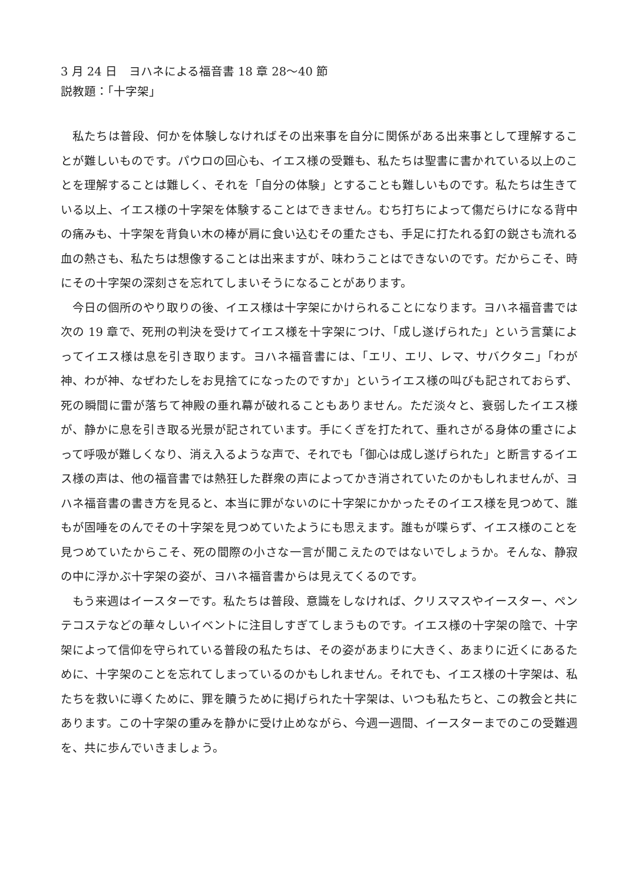3 月 24 日　ヨハネによる福音書 18 章 28～40 節
説教題：「十字架」
私たちは普段、何かを体験しなければその出来事を自分に関係がある出来事として理解することが難しいものです。パウロの回心も、イエス様の受難も、私たちは聖書に書かれている以上のことを理解することは難しく、それを「自分の体験」とすることも難しいものです。私たちは生きている以上、イエス様の十字架を体験することはできません。むち打ちによって傷だらけになる背中の痛みも、十字架を背負い木の棒が肩に食い込むその重たさも、手足に打たれる釘の鋭さも流れる血の熱さも、私たちは想像することは出来ますが、味わうことはできないのです。だからこそ、時にその十字架の深刻さを忘れてしまいそうになることがあります。
今日の個所のやり取りの後、イエス様は十字架にかけられることになります。ヨハネ福音書では次の 19 章で、死刑の判決を受けてイエス様を十字架につけ、「成し遂げられた」という言葉によってイエス様は息を引き取ります。ヨハネ福音書には、「エリ、エリ、レマ、サバクタニ」「わが神、わが神、なぜわたしをお見捨てになったのですか」というイエス様の叫びも記されておらず、死の瞬間に雷が落ちて神殿の垂れ幕が破れることもありません。ただ淡々と、衰弱したイエス様が、静かに息を引き取る光景が記されています。手にくぎを打たれて、垂れさがる身体の重さによって呼吸が難しくなり、消え入るような声で、それでも「御心は成し遂げられた」と断言するイエス様の声は、他の福音書では熱狂した群衆の声によってかき消されていたのかもしれませんが、ヨハネ福音書の書き方を見ると、本当に罪がないのに十字架にかかったそのイエス様を見つめて、誰もが固唾をのんでその十字架を見つめていたようにも思えます。誰もが喋らず、イエス様のことを見つめていたからこそ、死の間際の小さな一言が聞こえたのではないでしょうか。そんな、静寂の中に浮かぶ十字架の姿が、ヨハネ福音書からは見えてくるのです。
もう来週はイースターです。私たちは普段、意識をしなければ、クリスマスやイースター、ペンテコステなどの華々しいイベントに注目しすぎてしまうものです。イエス様の十字架の陰で、十字架によって信仰を守られている普段の私たちは、その姿があまりに大きく、あまりに近くにあるために、十字架のことを忘れてしまっているのかもしれません。それでも、イエス様の十字架は、私たちを救いに導くために、罪を贖うために掲げられた十字架は、いつも私たちと、この教会と共にあります。この十字架の重みを静かに受け止めながら、今週一週間、イースターまでのこの受難週を、共に歩んでいきましょう。